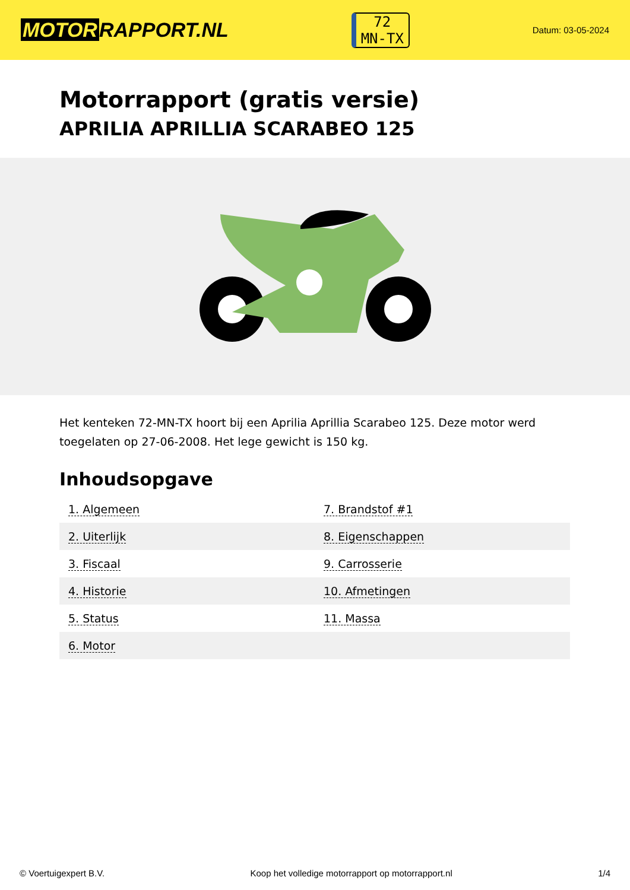MOTOR RAPPORT.NL
72
MN-TX
Datum: 03-05-2024
Motorrapport (gratis versie)
APRILIA APRILLIA SCARABEO 125
Het kenteken 72-MN-TX hoort bij een Aprilia Aprillia Scarabeo 125. Deze motor werd toegelaten op 27-06-2008. Het lege gewicht is 150 kg.
Inhoudsopgave
| 1. Algemeen | 7. Brandstof #1 |
| 2. Uiterlijk | 8. Eigenschappen |
| 3. Fiscaal | 9. Carrosserie |
| 4. Historie | 10. Afmetingen |
| 5. Status | 11. Massa |
| 6. Motor | |
© Voertuigexpert B.V. Koop het volledige motorrapport op motorrapport.nl 1/4